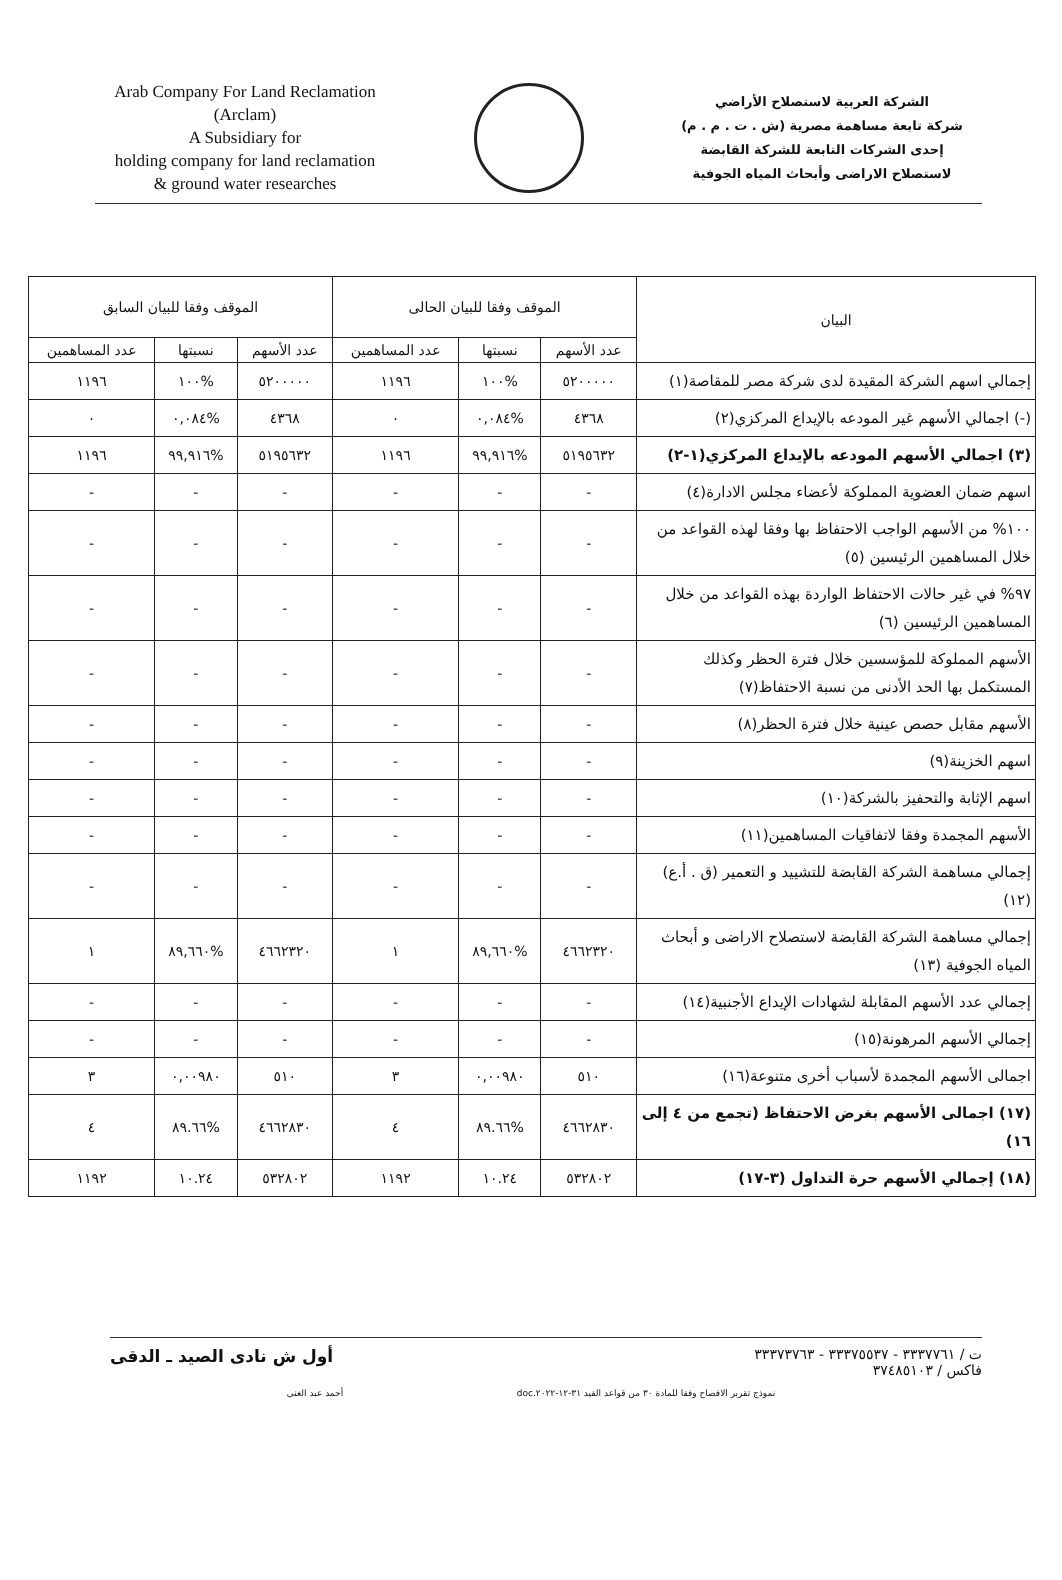Arab Company For Land Reclamation
(Arclam)
A Subsidiary for
holding company for land reclamation
& ground water researches
الشركة العربية لاستصلاح الأراضي
شركة تابعة مساهمة مصرية (ش . ت . م . م)
إحدى الشركات التابعة للشركة القابضة
لاستصلاح الاراضى وأبحاث المياه الجوفية
| البيان | الموقف وفقا للبيان الحالى | | | الموقف وفقا للبيان السابق | | |
| --- | --- | --- | --- | --- | --- | --- |
| | عدد الأسهم | نسبتها | عدد المساهمين | عدد الأسهم | نسبتها | عدد المساهمين |
| إجمالي اسهم الشركة المقيدة لدى شركة مصر للمقاصة(١) | ٥٢٠٠٠٠٠ | %١٠٠ | ١١٩٦ | ٥٢٠٠٠٠٠ | %١٠٠ | ١١٩٦ |
| (-) اجمالي الأسهم غير المودعه بالإيداع المركزي(٢) | ٤٣٦٨ | %٠,٠٨٤ | ٠ | ٤٣٦٨ | %٠,٠٨٤ | ٠ |
| (٣) اجمالي الأسهم المودعه بالإيداع المركزي(١-٢) | ٥١٩٥٦٣٢ | %٩٩,٩١٦ | ١١٩٦ | ٥١٩٥٦٣٢ | %٩٩,٩١٦ | ١١٩٦ |
| اسهم ضمان العضوية المملوكة لأعضاء مجلس الادارة(٤) | - | - | - | - | - | - |
| ١٠٠% من الأسهم الواجب الاحتفاظ بها وفقا لهذه القواعد من خلال المساهمين الرئيسين (٥) | - | - | - | - | - | - |
| ٩٧% في غير حالات الاحتفاظ الواردة بهذه القواعد من خلال المساهمين الرئيسين (٦) | - | - | - | - | - | - |
| الأسهم المملوكة للمؤسسين خلال فترة الحظر وكذلك المستكمل بها الحد الأدنى من نسبة الاحتفاظ(٧) | - | - | - | - | - | - |
| الأسهم مقابل حصص عينية خلال فترة الحظر(٨) | - | - | - | - | - | - |
| اسهم الخزينة(٩) | - | - | - | - | - | - |
| اسهم الإثابة والتحفيز بالشركة(١٠) | - | - | - | - | - | - |
| الأسهم المجمدة وفقا لاتفاقيات المساهمين(١١) | - | - | - | - | - | - |
| إجمالي مساهمة الشركة القابضة للتشييد و التعمير (ق . أ.ع)(١٢) | - | - | - | - | - | - |
| إجمالي مساهمة الشركة القابضة لاستصلاح الاراضى و أبحاث المياه الجوفية (١٣) | ٤٦٦٢٣٢٠ | %٨٩,٦٦٠ | ١ | ٤٦٦٢٣٢٠ | %٨٩,٦٦٠ | ١ |
| إجمالي عدد الأسهم المقابلة لشهادات الإيداع الأجنبية(١٤) | - | - | - | - | - | - |
| إجمالي الأسهم المرهونة(١٥) | - | - | - | - | - | - |
| اجمالى الأسهم المجمدة لأسباب أخرى متنوعة(١٦) | ٥١٠ | ٠,٠٠٩٨٠ | ٣ | ٥١٠ | ٠,٠٠٩٨٠ | ٣ |
| (١٧) اجمالى الأسهم بغرض الاحتفاظ (تجمع من ٤ إلى ١٦) | ٤٦٦٢٨٣٠ | %٨٩.٦٦ | ٤ | ٤٦٦٢٨٣٠ | %٨٩.٦٦ | ٤ |
| (١٨) إجمالي الأسهم حرة التداول (٣-١٧) | ٥٣٢٨٠٢ | ١٠.٢٤ | ١١٩٢ | ٥٣٢٨٠٢ | ١٠.٢٤ | ١١٩٢ |
ت / ٣٣٣٧٧٦١ - ٣٣٣٧٥٥٣٧ - ٣٣٣٧٣٧٦٣
فاكس / ٣٧٤٨٥١٠٣
أول ش نادى الصيد ـ الدقى
نموذج تقرير الافصاح وفقا للمادة ٣٠ من قواعد القيد ٣١-١٢-٢٠٢٢.doc أحمد عبد الغنى